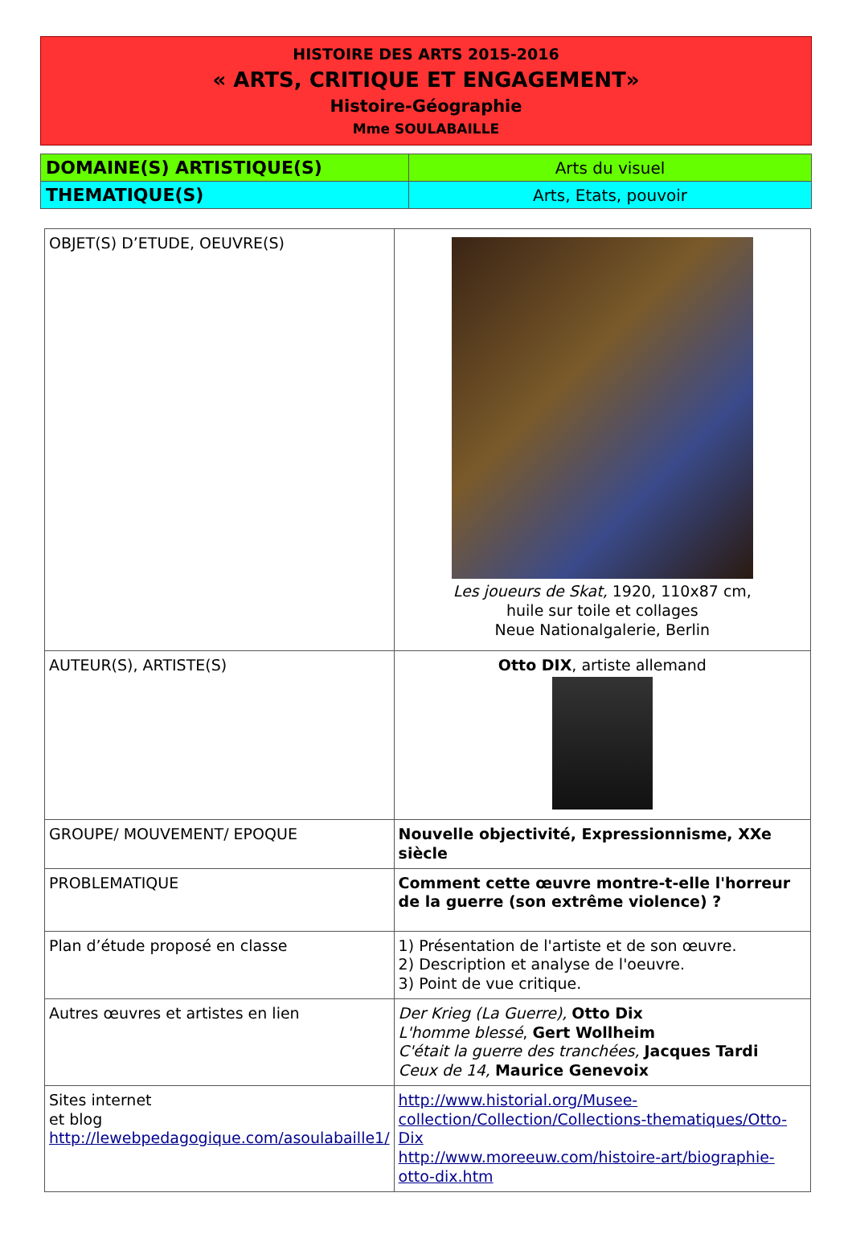HISTOIRE DES ARTS 2015-2016
« ARTS, CRITIQUE ET ENGAGEMENT»
Histoire-Géographie
Mme SOULABAILLE
| DOMAINE(S) ARTISTIQUE(S) | Arts du visuel |
| THEMATIQUE(S) | Arts, Etats, pouvoir |
| OBJET(S) D’ETUDE, OEUVRE(S) | Les joueurs de Skat, 1920, 110x87 cm, huile sur toile et collages Neue Nationalgalerie, Berlin |
| AUTEUR(S), ARTISTE(S) | Otto DIX , artiste allemand |
| GROUPE/ MOUVEMENT/ EPOQUE | Nouvelle objectivité, Expressionnisme, XXe siècle |
| PROBLEMATIQUE | Comment cette œuvre montre-t-elle l'horreur de la guerre (son extrême violence) ? |
| Plan d’étude proposé en classe | 1) Présentation de l'artiste et de son œuvre. 2) Description et analyse de l'oeuvre. 3) Point de vue critique. |
| Autres œuvres et artistes en lien | Der Krieg (La Guerre), Otto Dix L'homme blessé , Gert Wollheim C'était la guerre des tranchées, Jacques Tardi Ceux de 14, Maurice Genevoix |
| Sites internet et blog http://lewebpedagogique.com/asoulabaille1/ | http://www.historial.org/Musee-collection/Collection/Collections-thematiques/Otto-Dix http://www.moreeuw.com/histoire-art/biographie-otto-dix.htm |